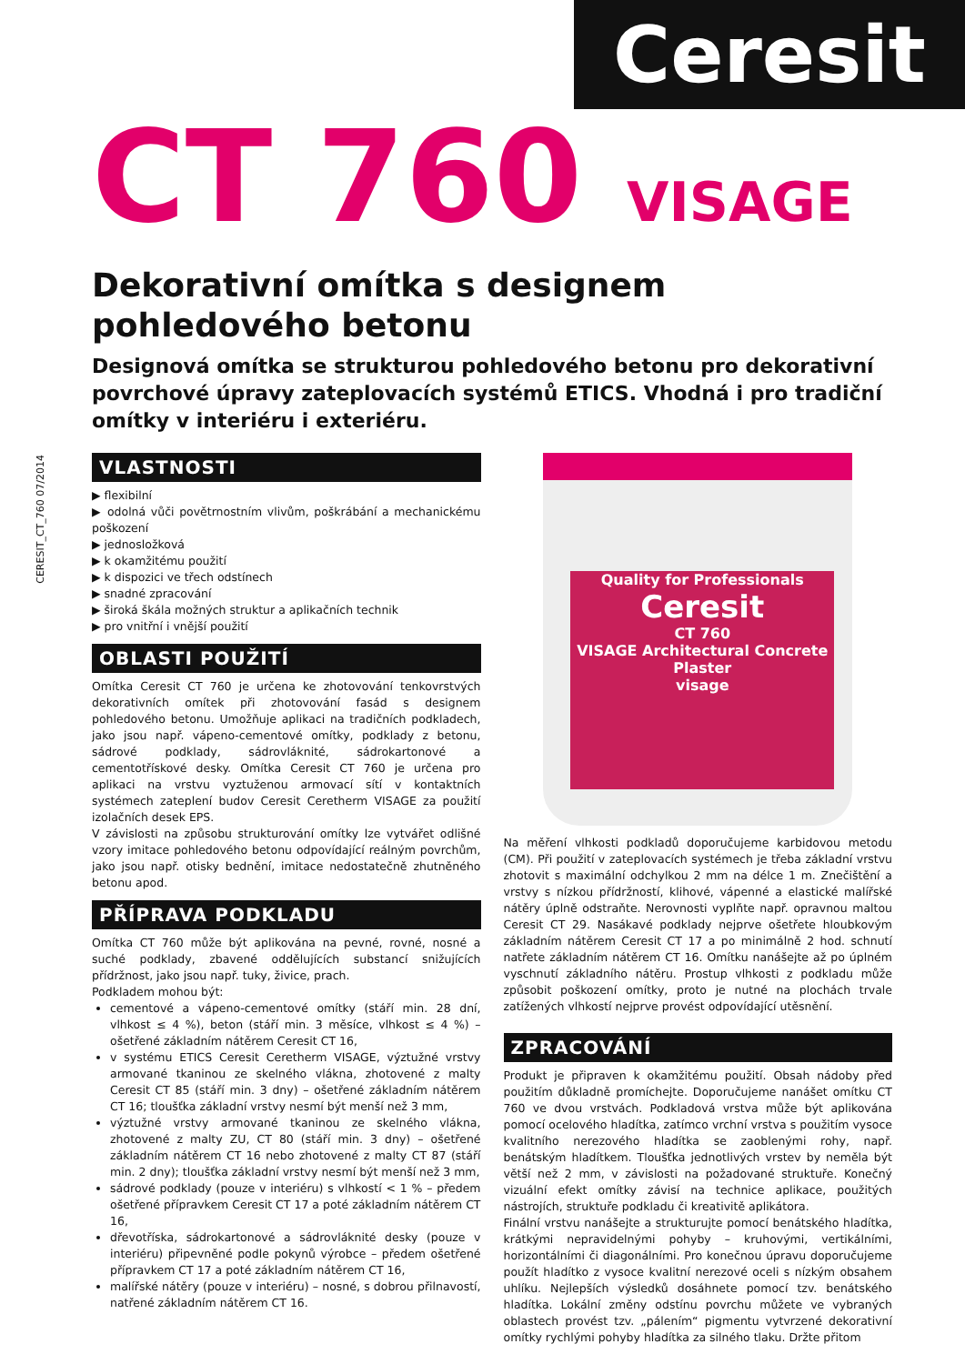Ceresit
CERESIT_CT_760 07/2014
CT 760 VISAGE
Dekorativní omítka s designem
pohledového betonu
Designová omítka se strukturou pohledového betonu pro dekorativní povrchové úpravy zateplovacích systémů ETICS. Vhodná i pro tradiční omítky v interiéru i exteriéru.
VLASTNOSTI
▶ flexibilní
▶ odolná vůči povětrnostním vlivům, poškrábání a mechanickému poškození
▶ jednosložková
▶ k okamžitému použití
▶ k dispozici ve třech odstínech
▶ snadné zpracování
▶ široká škála možných struktur a aplikačních technik
▶ pro vnitřní i vnější použití
OBLASTI POUŽITÍ
Omítka Ceresit CT 760 je určena ke zhotovování tenkovrstvých dekorativních omítek při zhotovování fasád s designem pohledového betonu. Umožňuje aplikaci na tradičních podkladech, jako jsou např. vápeno-cementové omítky, podklady z betonu, sádrové podklady, sádrovláknité, sádrokartonové a cementotřískové desky. Omítka Ceresit CT 760 je určena pro aplikaci na vrstvu vyztuženou armovací sítí v kontaktních systémech zateplení budov Ceresit Ceretherm VISAGE za použití izolačních desek EPS.
V závislosti na způsobu strukturování omítky lze vytvářet odlišné vzory imitace pohledového betonu odpovídající reálným povrchům, jako jsou např. otisky bednění, imitace nedostatečně zhutněného betonu apod.
PŘÍPRAVA PODKLADU
Omítka CT 760 může být aplikována na pevné, rovné, nosné a suché podklady, zbavené oddělujících substancí snižujících přídržnost, jako jsou např. tuky, živice, prach.
Podkladem mohou být:
cementové a vápeno-cementové omítky (stáří min. 28 dní, vlhkost ≤ 4 %), beton (stáří min. 3 měsíce, vlhkost ≤ 4 %) – ošetřené základním nátěrem Ceresit CT 16,
v systému ETICS Ceresit Ceretherm VISAGE, výztužné vrstvy armované tkaninou ze skelného vlákna, zhotovené z malty Ceresit CT 85 (stáří min. 3 dny) – ošetřené základním nátěrem CT 16; tloušťka základní vrstvy nesmí být menší než 3 mm,
výztužné vrstvy armované tkaninou ze skelného vlákna, zhotovené z malty ZU, CT 80 (stáří min. 3 dny) – ošetřené základním nátěrem CT 16 nebo zhotovené z malty CT 87 (stáří min. 2 dny); tloušťka základní vrstvy nesmí být menší než 3 mm,
sádrové podklady (pouze v interiéru) s vlhkostí < 1 % – předem ošetřené přípravkem Ceresit CT 17 a poté základním nátěrem CT 16,
dřevotříska, sádrokartonové a sádrovláknité desky (pouze v interiéru) připevněné podle pokynů výrobce – předem ošetřené přípravkem CT 17 a poté základním nátěrem CT 16,
malířské nátěry (pouze v interiéru) – nosné, s dobrou přilnavostí, natřené základním nátěrem CT 16.
Quality for Professionals
Ceresit
CT 760
VISAGE Architectural Concrete Plaster
visage
Na měření vlhkosti podkladů doporučujeme karbidovou metodu (CM). Při použití v zateplovacích systémech je třeba základní vrstvu zhotovit s maximální odchylkou 2 mm na délce 1 m. Znečištění a vrstvy s nízkou přídržností, klihové, vápenné a elastické malířské nátěry úplně odstraňte. Nerovnosti vyplňte např. opravnou maltou Ceresit CT 29. Nasákavé podklady nejprve ošetřete hloubkovým základním nátěrem Ceresit CT 17 a po minimálně 2 hod. schnutí natřete základním nátěrem CT 16. Omítku nanášejte až po úplném vyschnutí základního nátěru. Prostup vlhkosti z podkladu může způsobit poškození omítky, proto je nutné na plochách trvale zatížených vlhkostí nejprve provést odpovídající utěsnění.
ZPRACOVÁNÍ
Produkt je připraven k okamžitému použití. Obsah nádoby před použitím důkladně promíchejte. Doporučujeme nanášet omítku CT 760 ve dvou vrstvách. Podkladová vrstva může být aplikována pomocí ocelového hladítka, zatímco vrchní vrstva s použitím vysoce kvalitního nerezového hladítka se zaoblenými rohy, např. benátským hladítkem. Tloušťka jednotlivých vrstev by neměla být větší než 2 mm, v závislosti na požadované struktuře. Konečný vizuální efekt omítky závisí na technice aplikace, použitých nástrojích, struktuře podkladu či kreativitě aplikátora.
Finální vrstvu nanášejte a strukturujte pomocí benátského hladítka, krátkými nepravidelnými pohyby – kruhovými, vertikálními, horizontálními či diagonálními. Pro konečnou úpravu doporučujeme použít hladítko z vysoce kvalitní nerezové oceli s nízkým obsahem uhlíku. Nejlepších výsledků dosáhnete pomocí tzv. benátského hladítka. Lokální změny odstínu povrchu můžete ve vybraných oblastech provést tzv. „pálením“ pigmentu vytvrzené dekorativní omítky rychlými pohyby hladítka za silného tlaku. Držte přitom